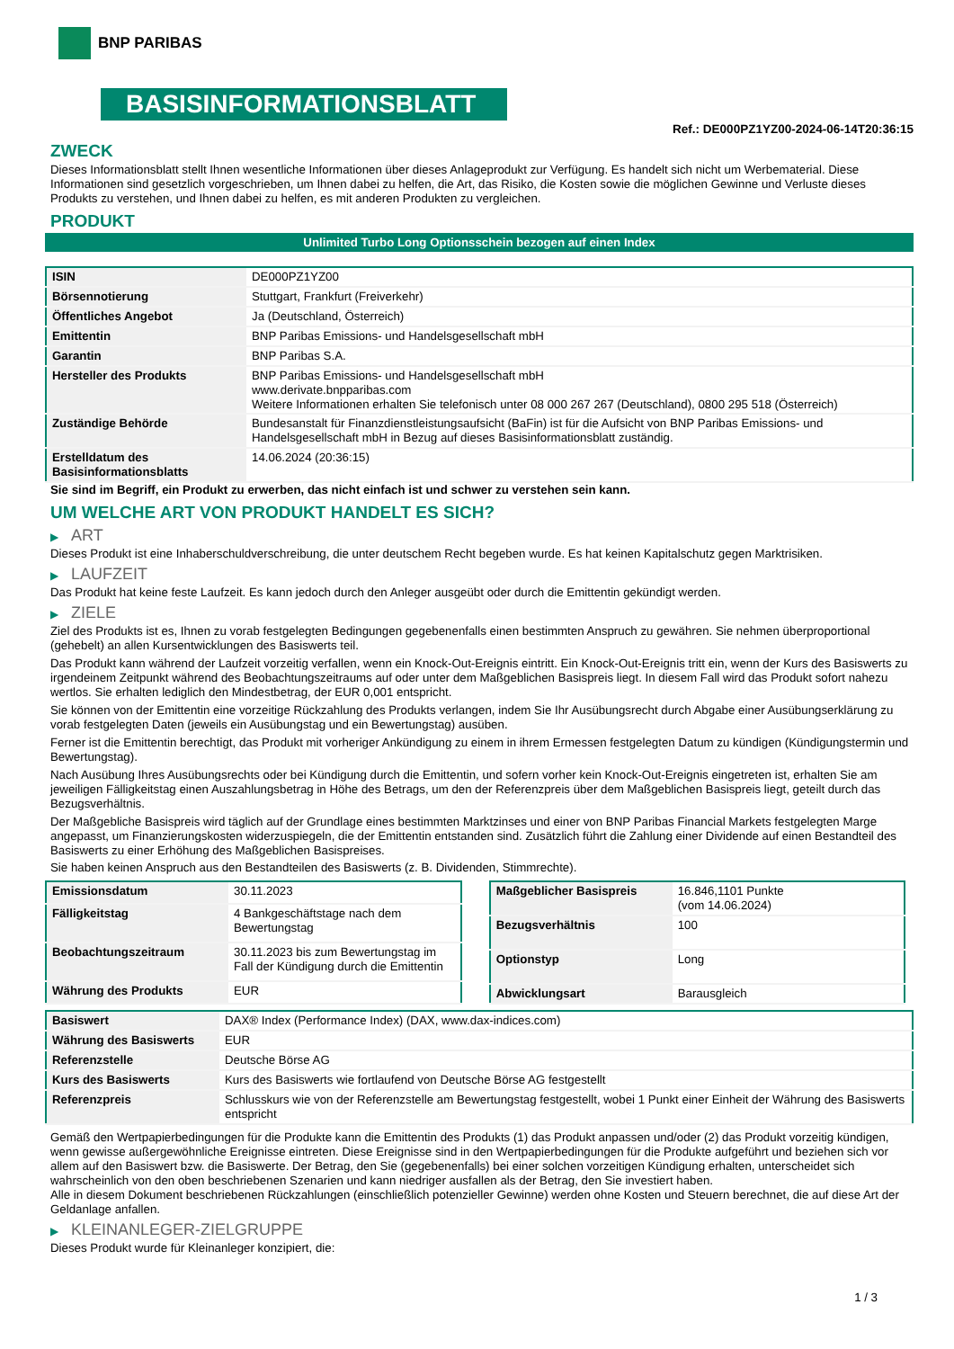BNP PARIBAS
BASISINFORMATIONSBLATT
Ref.: DE000PZ1YZ00-2024-06-14T20:36:15
ZWECK
Dieses Informationsblatt stellt Ihnen wesentliche Informationen über dieses Anlageprodukt zur Verfügung. Es handelt sich nicht um Werbematerial. Diese Informationen sind gesetzlich vorgeschrieben, um Ihnen dabei zu helfen, die Art, das Risiko, die Kosten sowie die möglichen Gewinne und Verluste dieses Produkts zu verstehen, und Ihnen dabei zu helfen, es mit anderen Produkten zu vergleichen.
PRODUKT
Unlimited Turbo Long Optionsschein bezogen auf einen Index
| ISIN | DE000PZ1YZ00 |
| Börsennotierung | Stuttgart, Frankfurt (Freiverkehr) |
| Öffentliches Angebot | Ja (Deutschland, Österreich) |
| Emittentin | BNP Paribas Emissions- und Handelsgesellschaft mbH |
| Garantin | BNP Paribas S.A. |
| Hersteller des Produkts | BNP Paribas Emissions- und Handelsgesellschaft mbH www.derivate.bnpparibas.com Weitere Informationen erhalten Sie telefonisch unter 08 000 267 267 (Deutschland), 0800 295 518 (Österreich) |
| Zuständige Behörde | Bundesanstalt für Finanzdienstleistungsaufsicht (BaFin) ist für die Aufsicht von BNP Paribas Emissions- und Handelsgesellschaft mbH in Bezug auf dieses Basisinformationsblatt zuständig. |
| Erstelldatum des Basisinformationsblatts | 14.06.2024 (20:36:15) |
Sie sind im Begriff, ein Produkt zu erwerben, das nicht einfach ist und schwer zu verstehen sein kann.
UM WELCHE ART VON PRODUKT HANDELT ES SICH?
▶ ART
Dieses Produkt ist eine Inhaberschuldverschreibung, die unter deutschem Recht begeben wurde. Es hat keinen Kapitalschutz gegen Marktrisiken.
▶ LAUFZEIT
Das Produkt hat keine feste Laufzeit. Es kann jedoch durch den Anleger ausgeübt oder durch die Emittentin gekündigt werden.
▶ ZIELE
Ziel des Produkts ist es, Ihnen zu vorab festgelegten Bedingungen gegebenenfalls einen bestimmten Anspruch zu gewähren. Sie nehmen überproportional (gehebelt) an allen Kursentwicklungen des Basiswerts teil.
Das Produkt kann während der Laufzeit vorzeitig verfallen, wenn ein Knock-Out-Ereignis eintritt. Ein Knock-Out-Ereignis tritt ein, wenn der Kurs des Basiswerts zu irgendeinem Zeitpunkt während des Beobachtungszeitraums auf oder unter dem Maßgeblichen Basispreis liegt. In diesem Fall wird das Produkt sofort nahezu wertlos. Sie erhalten lediglich den Mindestbetrag, der EUR 0,001 entspricht.
Sie können von der Emittentin eine vorzeitige Rückzahlung des Produkts verlangen, indem Sie Ihr Ausübungsrecht durch Abgabe einer Ausübungserklärung zu vorab festgelegten Daten (jeweils ein Ausübungstag und ein Bewertungstag) ausüben.
Ferner ist die Emittentin berechtigt, das Produkt mit vorheriger Ankündigung zu einem in ihrem Ermessen festgelegten Datum zu kündigen (Kündigungstermin und Bewertungstag).
Nach Ausübung Ihres Ausübungsrechts oder bei Kündigung durch die Emittentin, und sofern vorher kein Knock-Out-Ereignis eingetreten ist, erhalten Sie am jeweiligen Fälligkeitstag einen Auszahlungsbetrag in Höhe des Betrags, um den der Referenzpreis über dem Maßgeblichen Basispreis liegt, geteilt durch das Bezugsverhältnis.
Der Maßgebliche Basispreis wird täglich auf der Grundlage eines bestimmten Marktzinses und einer von BNP Paribas Financial Markets festgelegten Marge angepasst, um Finanzierungskosten widerzuspiegeln, die der Emittentin entstanden sind. Zusätzlich führt die Zahlung einer Dividende auf einen Bestandteil des Basiswerts zu einer Erhöhung des Maßgeblichen Basispreises.
Sie haben keinen Anspruch aus den Bestandteilen des Basiswerts (z. B. Dividenden, Stimmrechte).
| Emissionsdatum | 30.11.2023 |
| Fälligkeitstag | 4 Bankgeschäftstage nach dem Bewertungstag |
| Beobachtungszeitraum | 30.11.2023 bis zum Bewertungstag im Fall der Kündigung durch die Emittentin |
| Währung des Produkts | EUR |
| Maßgeblicher Basispreis | 16.846,1101 Punkte (vom 14.06.2024) |
| Bezugsverhältnis | 100 |
| Optionstyp | Long |
| Abwicklungsart | Barausgleich |
| Basiswert | DAX® Index (Performance Index) (DAX, www.dax-indices.com) |
| Währung des Basiswerts | EUR |
| Referenzstelle | Deutsche Börse AG |
| Kurs des Basiswerts | Kurs des Basiswerts wie fortlaufend von Deutsche Börse AG festgestellt |
| Referenzpreis | Schlusskurs wie von der Referenzstelle am Bewertungstag festgestellt, wobei 1 Punkt einer Einheit der Währung des Basiswerts entspricht |
Gemäß den Wertpapierbedingungen für die Produkte kann die Emittentin des Produkts (1) das Produkt anpassen und/oder (2) das Produkt vorzeitig kündigen, wenn gewisse außergewöhnliche Ereignisse eintreten. Diese Ereignisse sind in den Wertpapierbedingungen für die Produkte aufgeführt und beziehen sich vor allem auf den Basiswert bzw. die Basiswerte. Der Betrag, den Sie (gegebenenfalls) bei einer solchen vorzeitigen Kündigung erhalten, unterscheidet sich wahrscheinlich von den oben beschriebenen Szenarien und kann niedriger ausfallen als der Betrag, den Sie investiert haben.
Alle in diesem Dokument beschriebenen Rückzahlungen (einschließlich potenzieller Gewinne) werden ohne Kosten und Steuern berechnet, die auf diese Art der Geldanlage anfallen.
▶ KLEINANLEGER-ZIELGRUPPE
Dieses Produkt wurde für Kleinanleger konzipiert, die:
1 / 3